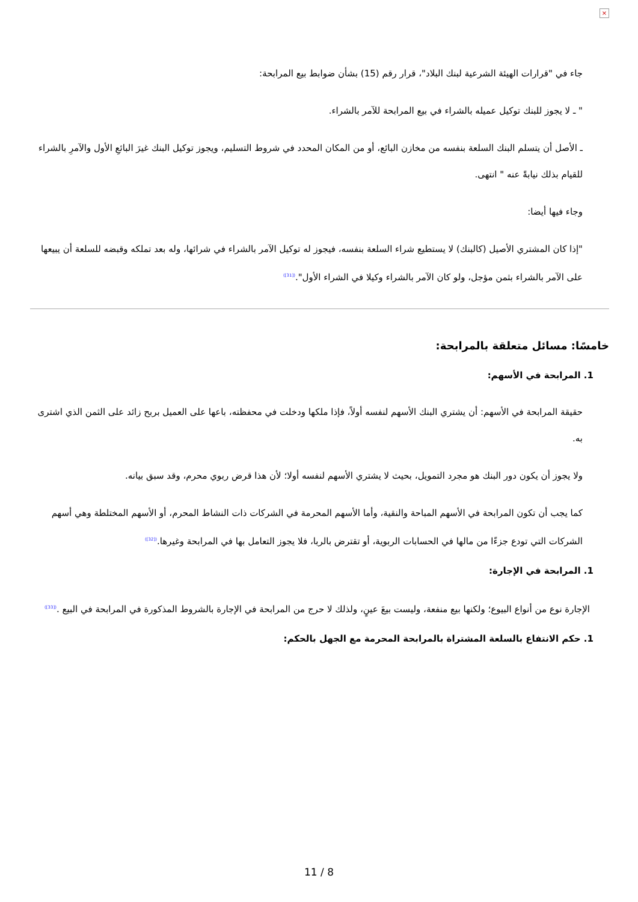×
جاء في "قرارات الهيئة الشرعية لبنك البلاد"، قرار رقم (15) بشأن ضوابط بيع المرابحة:
" ـ لا يجوز للبنك توكيل عميله بالشراء في بيع المرابحة للآمر بالشراء.
ـ الأصل أن يتسلم البنك السلعة بنفسه من مخازن البائع، أو من المكان المحدد في شروط التسليم، ويجوز توكيل البنك غيرَ البائعِ الأول والآمرِ بالشراء للقيام بذلك نيابةً عنه " انتهى.
وجاء فيها أيضا:
"إذا كان المشتري الأصيل (كالبنك) لا يستطيع شراء السلعة بنفسه، فيجوز له توكيل الآمر بالشراء في شرائها، وله بعد تملكه وقبضه للسلعة أن يبيعها على الآمر بالشراء بثمن مؤجل، ولو كان الآمر بالشراء وكيلا في الشراء الأول".<sup>([31])</sup>
خامسًا: مسائل متعلقة بالمرابحة:
1. المرابحة في الأسهم:
حقيقة المرابحة في الأسهم: أن يشتري البنك الأسهم لنفسه أولاً، فإذا ملكها ودخلت في محفظته، باعها على العميل بربح زائد على الثمن الذي اشترى به.
ولا يجوز أن يكون دور البنك هو مجرد التمويل، بحيث لا يشتري الأسهم لنفسه أولا؛ لأن هذا قرض ربوي محرم، وقد سبق بيانه.
كما يجب أن تكون المرابحة في الأسهم المباحة والنقية، وأما الأسهم المحرمة في الشركات ذات النشاط المحرم، أو الأسهم المختلطة وهي أسهم الشركات التي تودع جزءًا من مالها في الحسابات الربوية، أو تقترض بالربا، فلا يجوز التعامل بها في المرابحة وغيرها.<sup>([32])</sup>
1. المرابحة في الإجارة:
الإجارة نوع من أنواع البيوع؛ ولكنها بيع منفعة، وليست بيعَ عينٍ، ولذلك لا حرج من المرابحة في الإجارة بالشروط المذكورة في المرابحة في البيع .<sup>([33])</sup>
1. حكم الانتفاع بالسلعة المشتراة بالمرابحة المحرمة مع الجهل بالحكم:
11 / 8